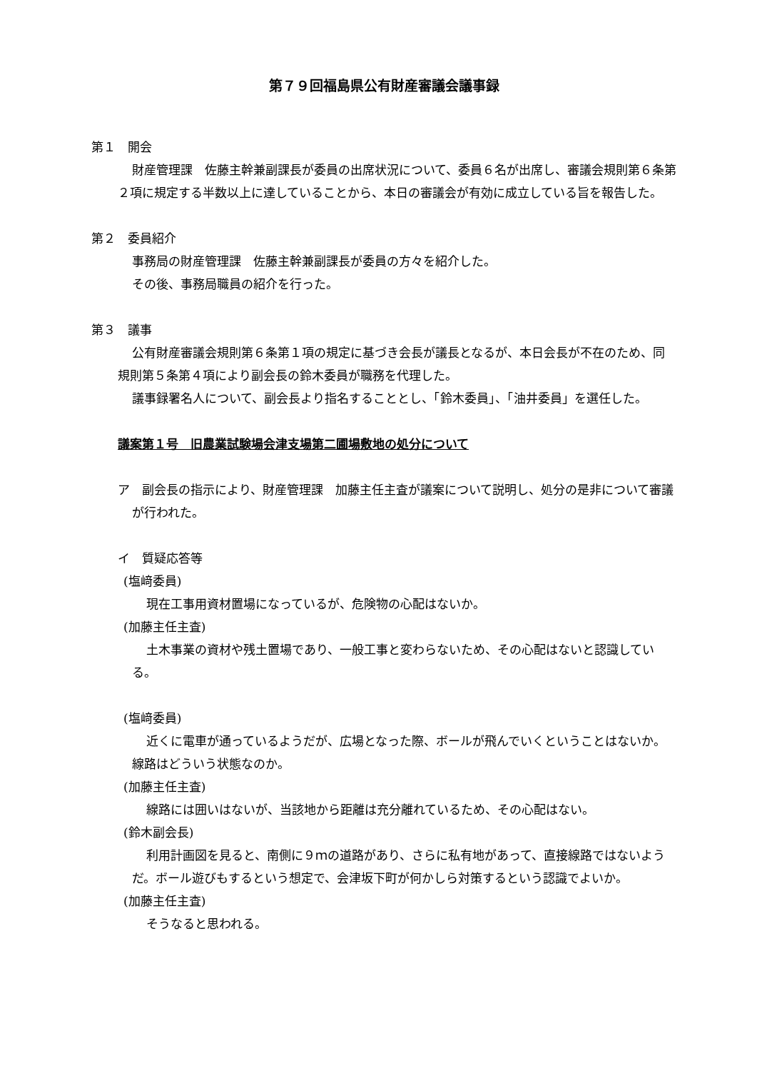第７９回福島県公有財産審議会議事録
第１　開会
財産管理課　佐藤主幹兼副課長が委員の出席状況について、委員６名が出席し、審議会規則第６条第２項に規定する半数以上に達していることから、本日の審議会が有効に成立している旨を報告した。
第２　委員紹介
事務局の財産管理課　佐藤主幹兼副課長が委員の方々を紹介した。
その後、事務局職員の紹介を行った。
第３　議事
公有財産審議会規則第６条第１項の規定に基づき会長が議長となるが、本日会長が不在のため、同規則第５条第４項により副会長の鈴木委員が職務を代理した。
議事録署名人について、副会長より指名することとし、「鈴木委員」、「油井委員」を選任した。
議案第１号　旧農業試験場会津支場第二圃場敷地の処分について
ア　副会長の指示により、財産管理課　加藤主任主査が議案について説明し、処分の是非について審議が行われた。
イ　質疑応答等
(塩﨑委員)
現在工事用資材置場になっているが、危険物の心配はないか。
(加藤主任主査)
土木事業の資材や残土置場であり、一般工事と変わらないため、その心配はないと認識している。
(塩﨑委員)
近くに電車が通っているようだが、広場となった際、ボールが飛んでいくということはないか。線路はどういう状態なのか。
(加藤主任主査)
線路には囲いはないが、当該地から距離は充分離れているため、その心配はない。
(鈴木副会長)
利用計画図を見ると、南側に９ｍの道路があり、さらに私有地があって、直接線路ではないようだ。ボール遊びもするという想定で、会津坂下町が何かしら対策するという認識でよいか。
(加藤主任主査)
そうなると思われる。